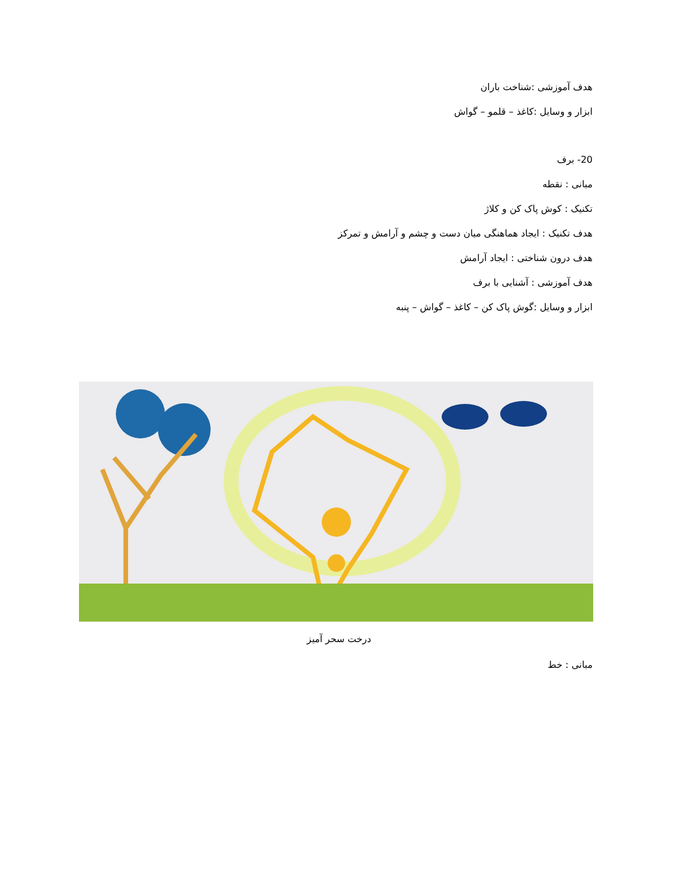هدف آموزشی :شناخت باران
ابزار و وسایل :کاغذ – قلمو – گواش
20- برف
مبانی : نقطه
تکنیک : کوش پاک کن و کلاژ
هدف تکنیک : ایجاد هماهنگی میان دست و چشم و آرامش و تمرکز
هدف درون شناختی : ایجاد آرامش
هدف آموزشی : آشنایی با برف
ابزار و وسایل :گوش پاک کن – کاغذ – گواش – پنبه
درخت سحر آمیز
مبانی : خط